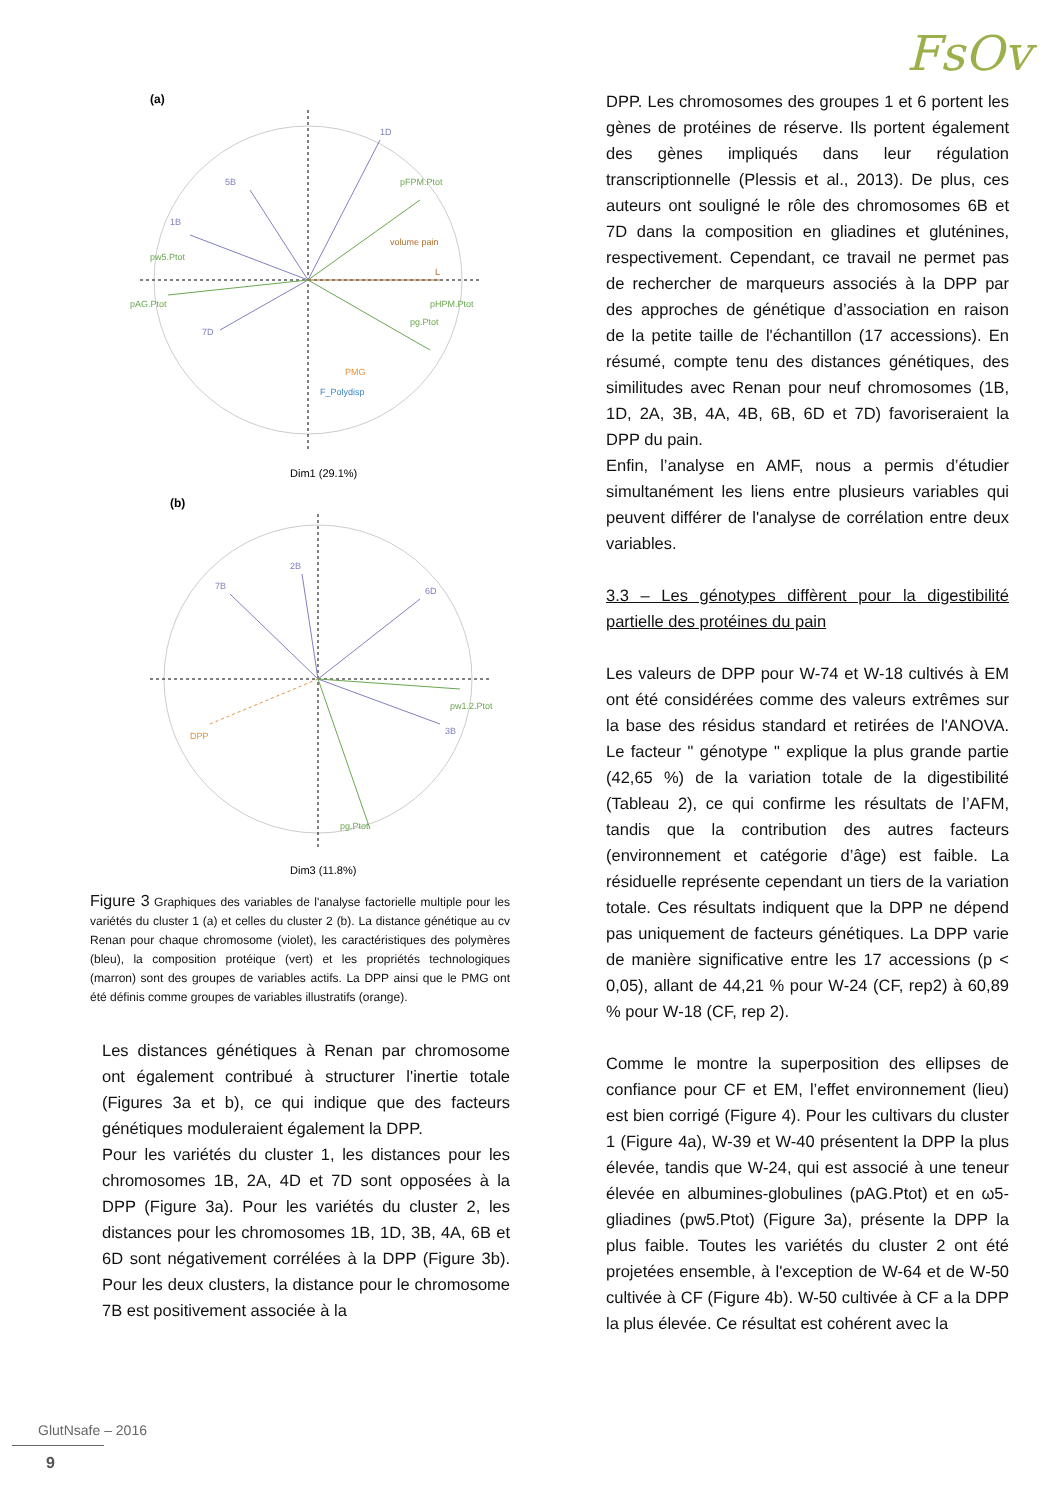FsOv
(a)
1D
5B
1B
7D
pw5.Ptot
pAG.Ptot
pg.Ptot
pFPM.Ptot
L
volume pain
pHPM.Ptot
PMG
F_Polydisp
Dim1 (29.1%)
(b)
7B
2B
6D
3B
DPP
pw1.2.Ptot
pg.Ptot
Dim3 (11.8%)
Figure 3 Graphiques des variables de l'analyse factorielle multiple pour les variétés du cluster 1 (a) et celles du cluster 2 (b). La distance génétique au cv Renan pour chaque chromosome (violet), les caractéristiques des polymères (bleu), la composition protéique (vert) et les propriétés technologiques (marron) sont des groupes de variables actifs. La DPP ainsi que le PMG ont été définis comme groupes de variables illustratifs (orange).
Les distances génétiques à Renan par chromosome ont également contribué à structurer l'inertie totale (Figures 3a et b), ce qui indique que des facteurs génétiques moduleraient également la DPP.
Pour les variétés du cluster 1, les distances pour les chromosomes 1B, 2A, 4D et 7D sont opposées à la DPP (Figure 3a). Pour les variétés du cluster 2, les distances pour les chromosomes 1B, 1D, 3B, 4A, 6B et 6D sont négativement corrélées à la DPP (Figure 3b). Pour les deux clusters, la distance pour le chromosome 7B est positivement associée à la
DPP. Les chromosomes des groupes 1 et 6 portent les gènes de protéines de réserve. Ils portent également des gènes impliqués dans leur régulation transcriptionnelle (Plessis et al., 2013). De plus, ces auteurs ont souligné le rôle des chromosomes 6B et 7D dans la composition en gliadines et gluténines, respectivement. Cependant, ce travail ne permet pas de rechercher de marqueurs associés à la DPP par des approches de génétique d’association en raison de la petite taille de l'échantillon (17 accessions). En résumé, compte tenu des distances génétiques, des similitudes avec Renan pour neuf chromosomes (1B, 1D, 2A, 3B, 4A, 4B, 6B, 6D et 7D) favoriseraient la DPP du pain.
Enfin, l’analyse en AMF, nous a permis d’étudier simultanément les liens entre plusieurs variables qui peuvent différer de l'analyse de corrélation entre deux variables.
3.3 – Les génotypes diffèrent pour la digestibilité partielle des protéines du pain
Les valeurs de DPP pour W-74 et W-18 cultivés à EM ont été considérées comme des valeurs extrêmes sur la base des résidus standard et retirées de l'ANOVA. Le facteur " génotype " explique la plus grande partie (42,65 %) de la variation totale de la digestibilité (Tableau 2), ce qui confirme les résultats de l’AFM, tandis que la contribution des autres facteurs (environnement et catégorie d’âge) est faible. La résiduelle représente cependant un tiers de la variation totale. Ces résultats indiquent que la DPP ne dépend pas uniquement de facteurs génétiques. La DPP varie de manière significative entre les 17 accessions (p < 0,05), allant de 44,21 % pour W-24 (CF, rep2) à 60,89 % pour W-18 (CF, rep 2).
Comme le montre la superposition des ellipses de confiance pour CF et EM, l’effet environnement (lieu) est bien corrigé (Figure 4). Pour les cultivars du cluster 1 (Figure 4a), W-39 et W-40 présentent la DPP la plus élevée, tandis que W-24, qui est associé à une teneur élevée en albumines-globulines (pAG.Ptot) et en ω5-gliadines (pw5.Ptot) (Figure 3a), présente la DPP la plus faible. Toutes les variétés du cluster 2 ont été projetées ensemble, à l'exception de W-64 et de W-50 cultivée à CF (Figure 4b). W-50 cultivée à CF a la DPP la plus élevée. Ce résultat est cohérent avec la
GlutNsafe – 2016
9